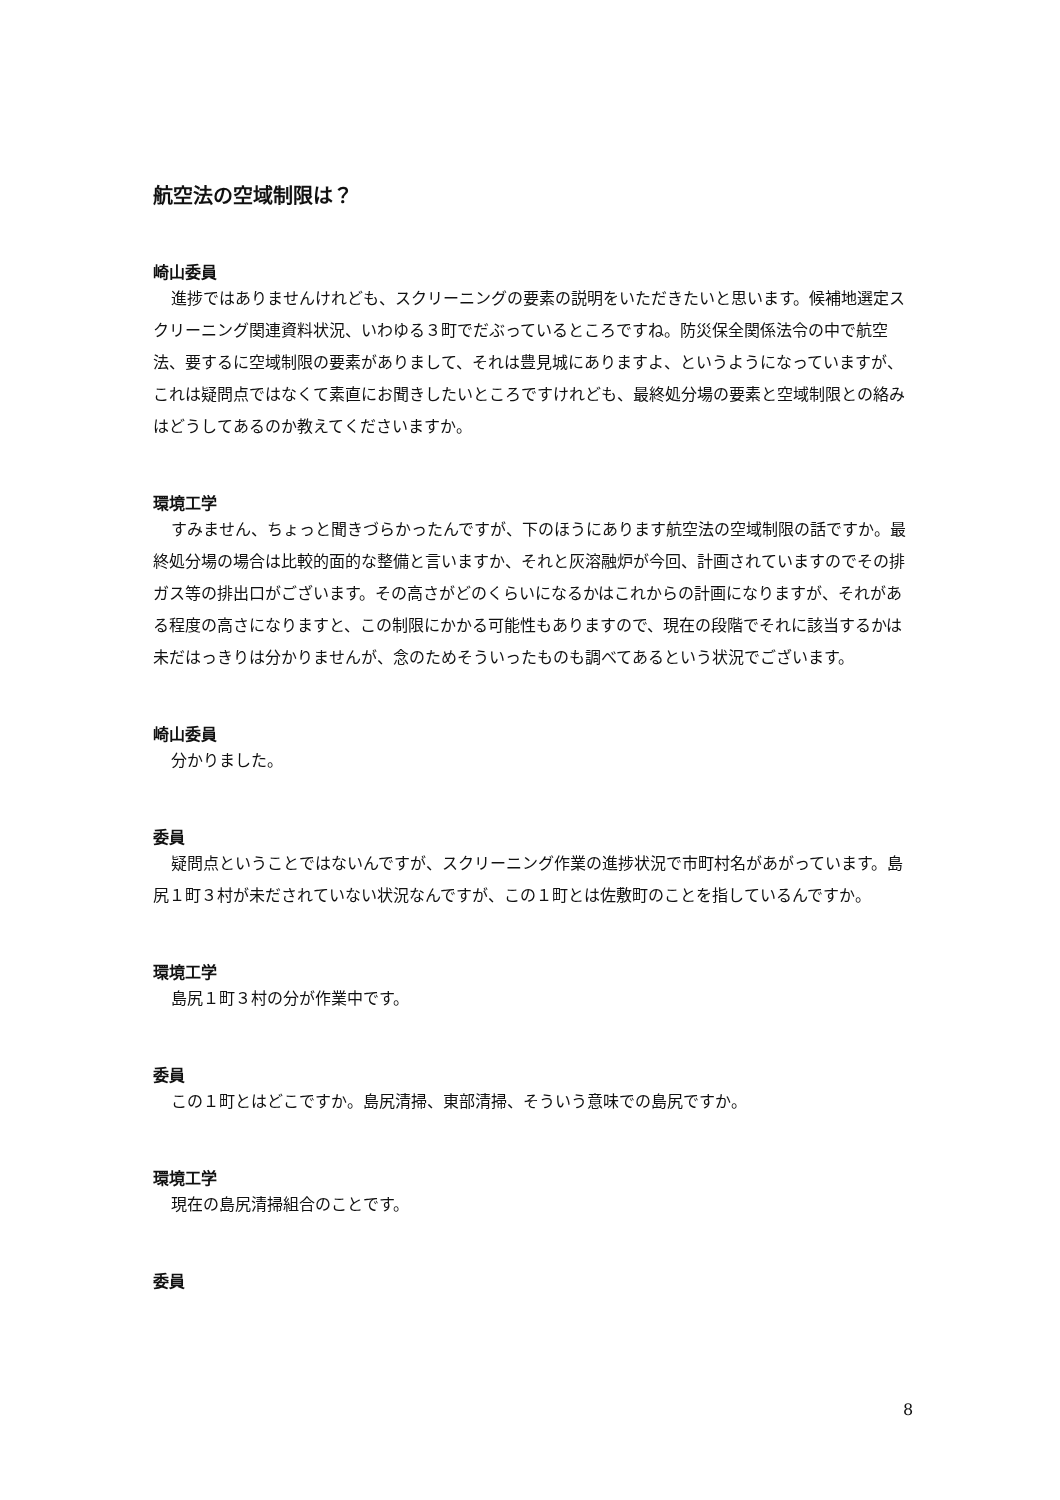航空法の空域制限は？
崎山委員
進捗ではありませんけれども、スクリーニングの要素の説明をいただきたいと思います。候補地選定スクリーニング関連資料状況、いわゆる３町でだぶっているところですね。防災保全関係法令の中で航空法、要するに空域制限の要素がありまして、それは豊見城にありますよ、というようになっていますが、これは疑問点ではなくて素直にお聞きしたいところですけれども、最終処分場の要素と空域制限との絡みはどうしてあるのか教えてくださいますか。
環境工学
すみません、ちょっと聞きづらかったんですが、下のほうにあります航空法の空域制限の話ですか。最終処分場の場合は比較的面的な整備と言いますか、それと灰溶融炉が今回、計画されていますのでその排ガス等の排出口がございます。その高さがどのくらいになるかはこれからの計画になりますが、それがある程度の高さになりますと、この制限にかかる可能性もありますので、現在の段階でそれに該当するかは未だはっきりは分かりませんが、念のためそういったものも調べてあるという状況でございます。
崎山委員
分かりました。
委員
疑問点ということではないんですが、スクリーニング作業の進捗状況で市町村名があがっています。島尻１町３村が未だされていない状況なんですが、この１町とは佐敷町のことを指しているんですか。
環境工学
島尻１町３村の分が作業中です。
委員
この１町とはどこですか。島尻清掃、東部清掃、そういう意味での島尻ですか。
環境工学
現在の島尻清掃組合のことです。
委員
8